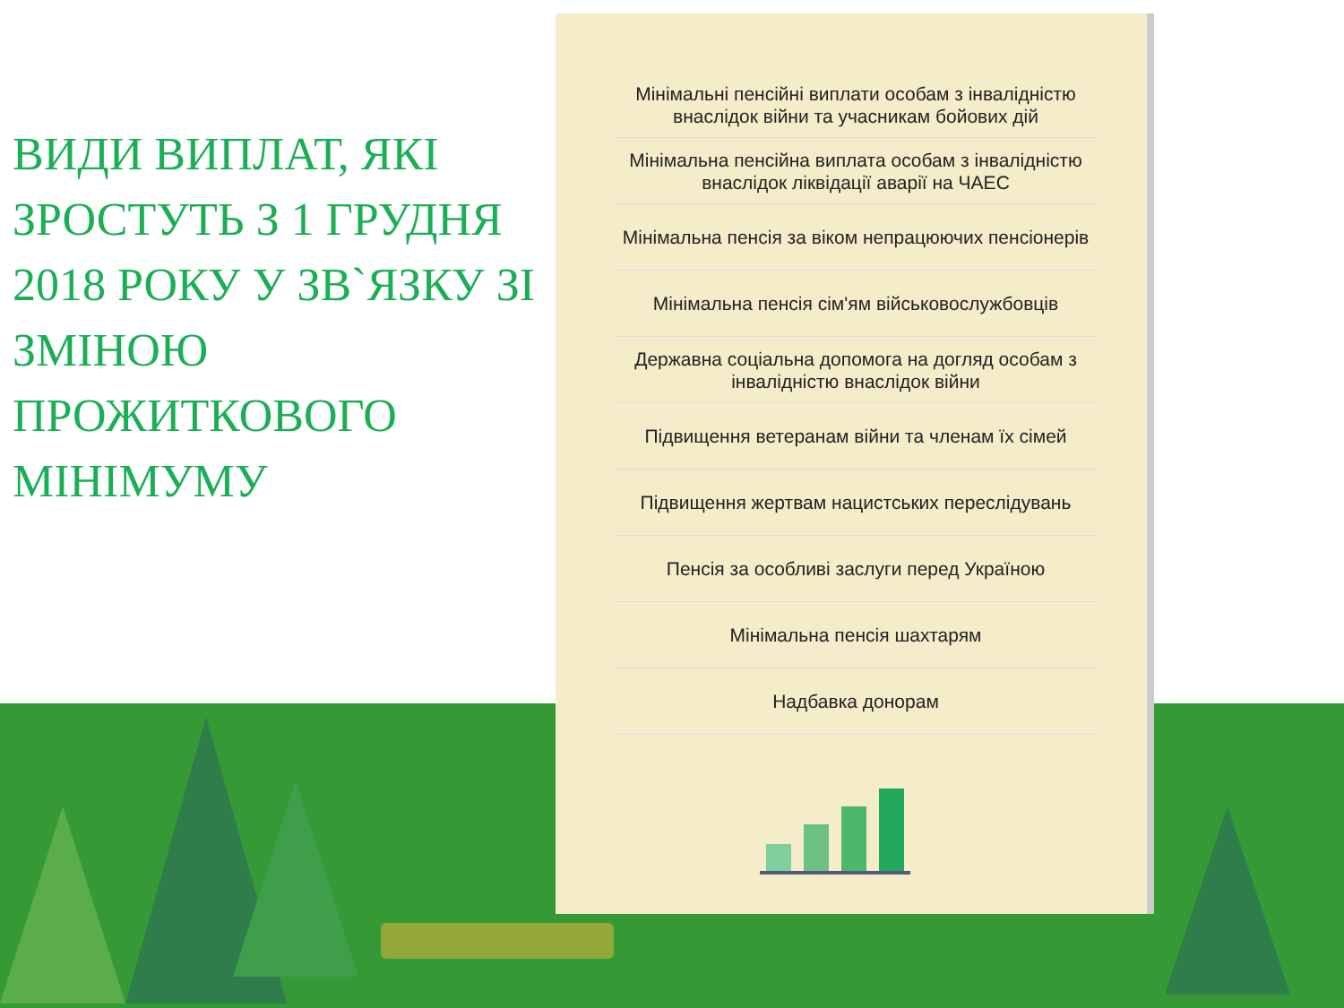ВИДИ ВИПЛАТ, ЯКІ ЗРОСТУТЬ З 1 ГРУДНЯ 2018 РОКУ У ЗВ`ЯЗКУ ЗІ ЗМІНОЮ ПРОЖИТКОВОГО МІНІМУМУ
Мінімальні пенсійні виплати особам з інвалідністю внаслідок війни та учасникам бойових дій
Мінімальна пенсійна виплата особам з інвалідністю внаслідок ліквідації аварії на ЧАЕС
Мінімальна пенсія за віком непрацюючих пенсіонерів
Мінімальна пенсія сім'ям військовослужбовців
Державна соціальна допомога на догляд особам з інвалідністю внаслідок війни
Підвищення ветеранам війни та членам їх сімей
Підвищення жертвам нацистських переслідувань
Пенсія за особливі заслуги перед Україною
Мінімальна пенсія шахтарям
Надбавка донорам